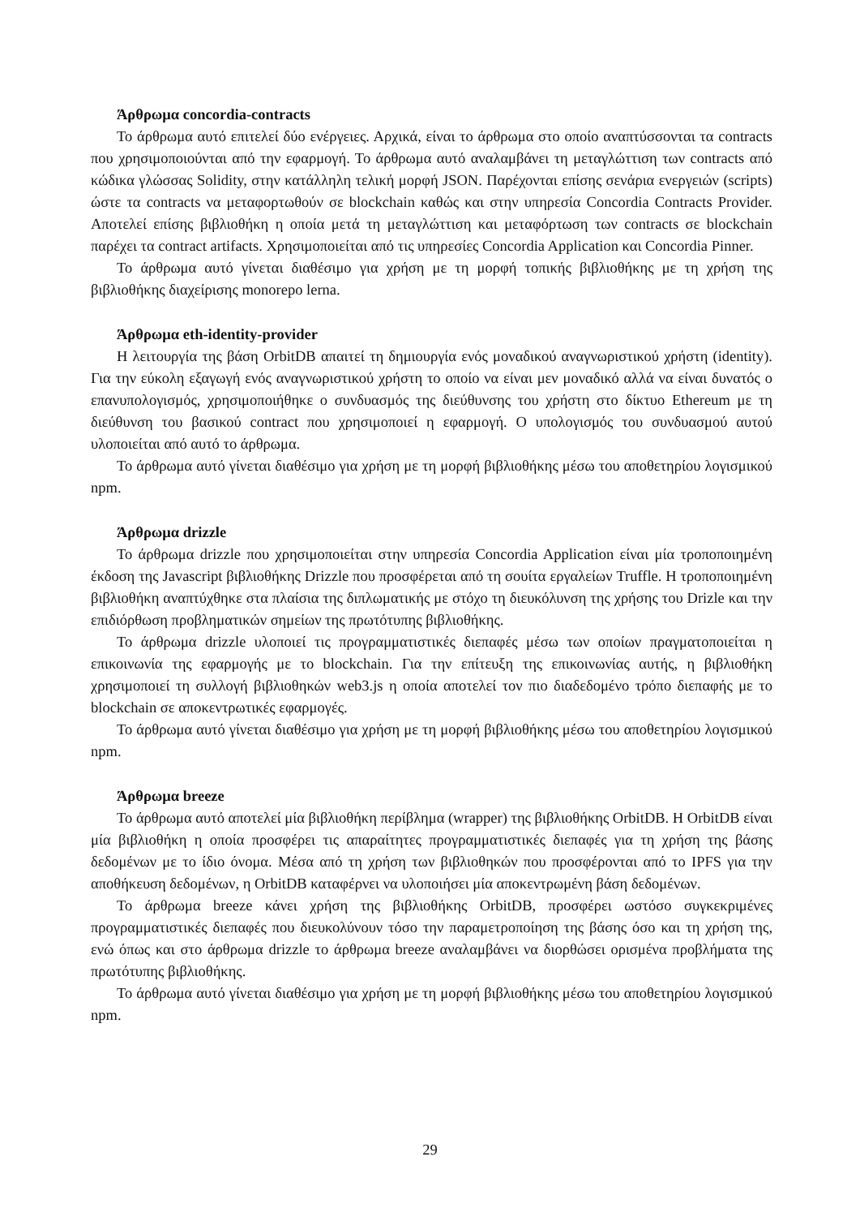Άρθρωμα concordia-contracts
Το άρθρωμα αυτό επιτελεί δύο ενέργειες. Αρχικά, είναι το άρθρωμα στο οποίο αναπτύσσονται τα contracts που χρησιμοποιούνται από την εφαρμογή. Το άρθρωμα αυτό αναλαμβάνει τη μεταγλώττιση των contracts από κώδικα γλώσσας Solidity, στην κατάλληλη τελική μορφή JSON. Παρέχονται επίσης σενάρια ενεργειών (scripts) ώστε τα contracts να μεταφορτωθούν σε blockchain καθώς και στην υπηρεσία Concordia Contracts Provider. Αποτελεί επίσης βιβλιοθήκη η οποία μετά τη μεταγλώττιση και μεταφόρτωση των contracts σε blockchain παρέχει τα contract artifacts. Χρησιμοποιείται από τις υπηρεσίες Concordia Application και Concordia Pinner.
Το άρθρωμα αυτό γίνεται διαθέσιμο για χρήση με τη μορφή τοπικής βιβλιοθήκης με τη χρήση της βιβλιοθήκης διαχείρισης monorepo lerna.
Άρθρωμα eth-identity-provider
Η λειτουργία της βάση OrbitDB απαιτεί τη δημιουργία ενός μοναδικού αναγνωριστικού χρήστη (identity). Για την εύκολη εξαγωγή ενός αναγνωριστικού χρήστη το οποίο να είναι μεν μοναδικό αλλά να είναι δυνατός ο επανυπολογισμός, χρησιμοποιήθηκε ο συνδυασμός της διεύθυνσης του χρήστη στο δίκτυο Ethereum με τη διεύθυνση του βασικού contract που χρησιμοποιεί η εφαρμογή. Ο υπολογισμός του συνδυασμού αυτού υλοποιείται από αυτό το άρθρωμα.
Το άρθρωμα αυτό γίνεται διαθέσιμο για χρήση με τη μορφή βιβλιοθήκης μέσω του αποθετηρίου λογισμικού npm.
Άρθρωμα drizzle
Το άρθρωμα drizzle που χρησιμοποιείται στην υπηρεσία Concordia Application είναι μία τροποποιημένη έκδοση της Javascript βιβλιοθήκης Drizzle που προσφέρεται από τη σουίτα εργαλείων Truffle. Η τροποποιημένη βιβλιοθήκη αναπτύχθηκε στα πλαίσια της διπλωματικής με στόχο τη διευκόλυνση της χρήσης του Drizle και την επιδιόρθωση προβληματικών σημείων της πρωτότυπης βιβλιοθήκης.
Το άρθρωμα drizzle υλοποιεί τις προγραμματιστικές διεπαφές μέσω των οποίων πραγματοποιείται η επικοινωνία της εφαρμογής με το blockchain. Για την επίτευξη της επικοινωνίας αυτής, η βιβλιοθήκη χρησιμοποιεί τη συλλογή βιβλιοθηκών web3.js η οποία αποτελεί τον πιο διαδεδομένο τρόπο διεπαφής με το blockchain σε αποκεντρωτικές εφαρμογές.
Το άρθρωμα αυτό γίνεται διαθέσιμο για χρήση με τη μορφή βιβλιοθήκης μέσω του αποθετηρίου λογισμικού npm.
Άρθρωμα breeze
Το άρθρωμα αυτό αποτελεί μία βιβλιοθήκη περίβλημα (wrapper) της βιβλιοθήκης OrbitDB. Η OrbitDB είναι μία βιβλιοθήκη η οποία προσφέρει τις απαραίτητες προγραμματιστικές διεπαφές για τη χρήση της βάσης δεδομένων με το ίδιο όνομα. Μέσα από τη χρήση των βιβλιοθηκών που προσφέρονται από το IPFS για την αποθήκευση δεδομένων, η OrbitDB καταφέρνει να υλοποιήσει μία αποκεντρωμένη βάση δεδομένων.
Το άρθρωμα breeze κάνει χρήση της βιβλιοθήκης OrbitDB, προσφέρει ωστόσο συγκεκριμένες προγραμματιστικές διεπαφές που διευκολύνουν τόσο την παραμετροποίηση της βάσης όσο και τη χρήση της, ενώ όπως και στο άρθρωμα drizzle το άρθρωμα breeze αναλαμβάνει να διορθώσει ορισμένα προβλήματα της πρωτότυπης βιβλιοθήκης.
Το άρθρωμα αυτό γίνεται διαθέσιμο για χρήση με τη μορφή βιβλιοθήκης μέσω του αποθετηρίου λογισμικού npm.
29